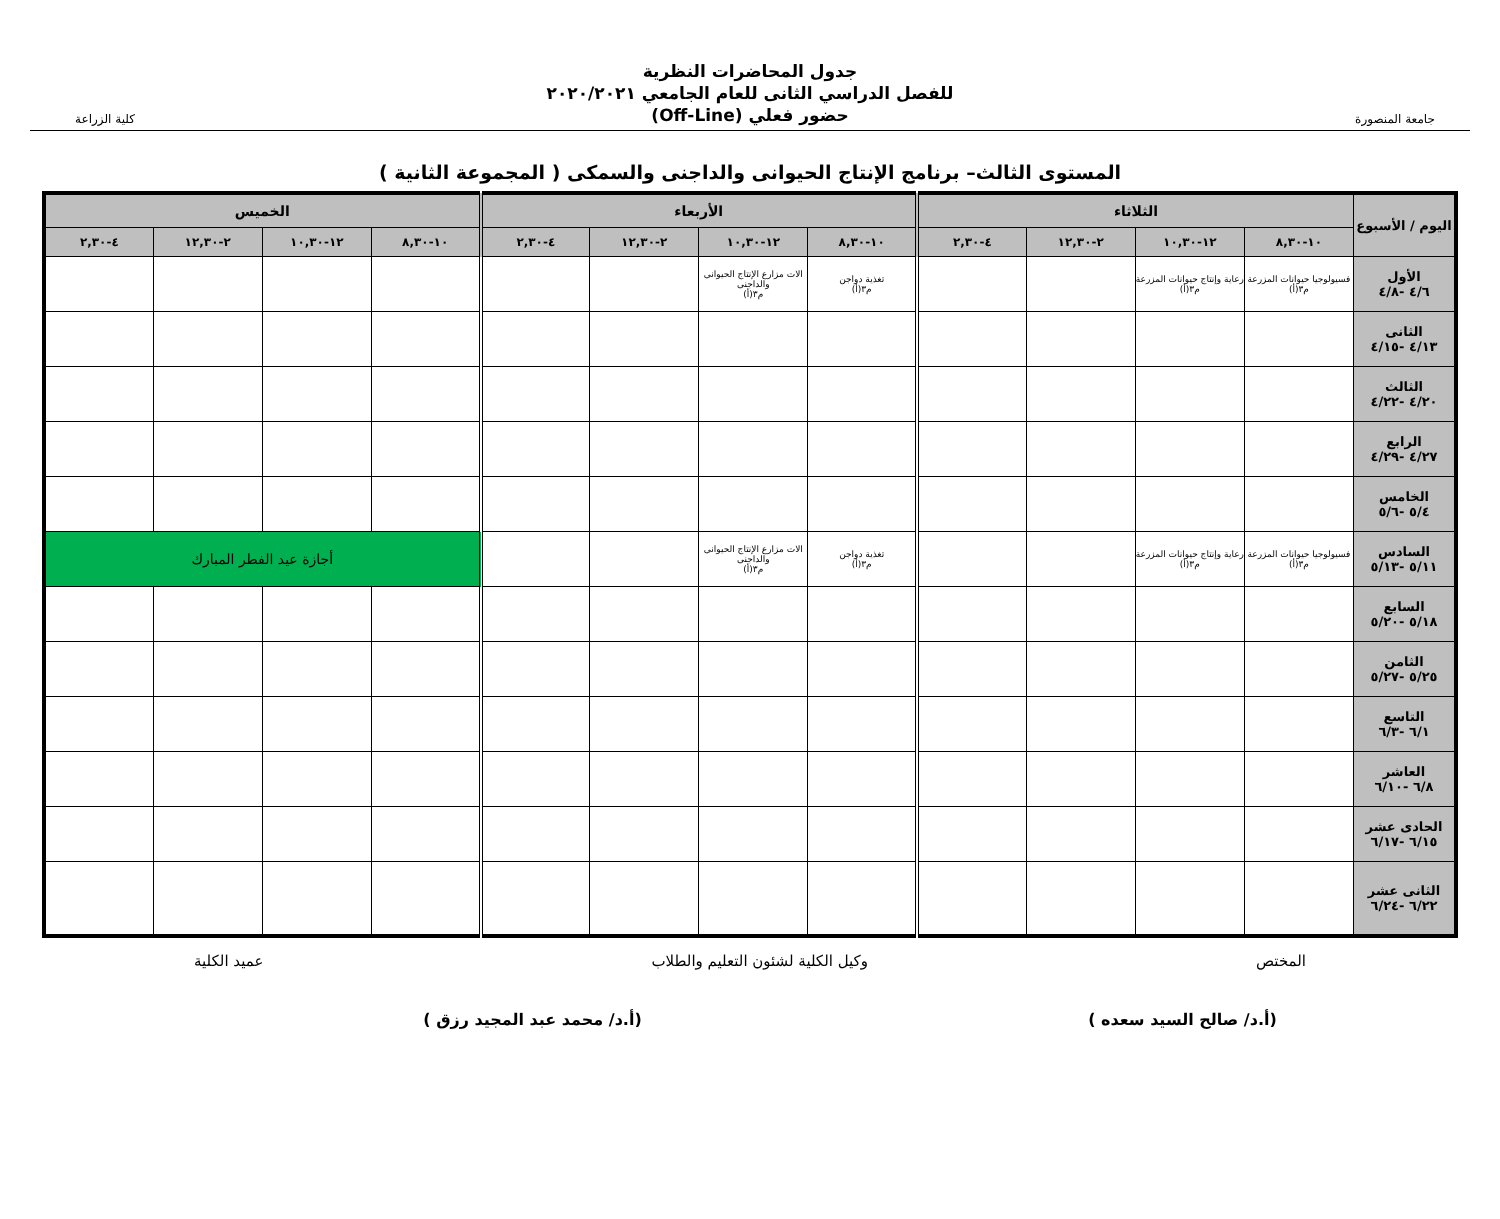جامعة المنصورة
جدول المحاضرات النظرية
للفصل الدراسي الثانى للعام الجامعي ٢٠٢٠/٢٠٢١
حضور فعلي (Off-Line)
كلية الزراعة
المستوى الثالث– برنامج الإنتاج الحيوانى والداجنى والسمكى ( المجموعة الثانية )
| اليوم / الأسبوع | الثلاثاء | | | | الأربعاء | | | | الخميس | | | |
| --- | --- | --- | --- | --- | --- | --- | --- | --- | --- | --- | --- | --- |
| | ١٠-٨,٣٠ | ١٢-١٠,٣٠ | ٢-١٢,٣٠ | ٤-٢,٣٠ | ١٠-٨,٣٠ | ١٢-١٠,٣٠ | ٢-١٢,٣٠ | ٤-٢,٣٠ | ١٠-٨,٣٠ | ١٢-١٠,٣٠ | ٢-١٢,٣٠ | ٤-٢,٣٠ |
| الأول ٤/٦ -٤/٨ | فسيولوجيا حيوانات المزرعة م٣(أ) | رعاية وإنتاج حيوانات المزرعة م٣(أ) | | | تغذية دواجن م٣(أ) | الات مزارع الإنتاج الحيوانى والداجنى م٣(أ) | | | | | | |
| الثانى ٤/١٣ -٤/١٥ | | | | | | | | | | | | |
| الثالث ٤/٢٠ -٤/٢٢ | | | | | | | | | | | | |
| الرابع ٤/٢٧ -٤/٢٩ | | | | | | | | | | | | |
| الخامس ٥/٤ -٥/٦ | | | | | | | | | | | | |
| السادس ٥/١١ -٥/١٣ | فسيولوجيا حيوانات المزرعة م٣(أ) | رعاية وإنتاج حيوانات المزرعة م٣(أ) | | | تغذية دواجن م٣(أ) | الات مزارع الإنتاج الحيوانى والداجنى م٣(أ) | | | أجازة عيد الفطر المبارك | | | |
| السابع ٥/١٨ -٥/٢٠ | | | | | | | | | | | | |
| الثامن ٥/٢٥ -٥/٢٧ | | | | | | | | | | | | |
| التاسع ٦/١ -٦/٣ | | | | | | | | | | | | |
| العاشر ٦/٨ -٦/١٠ | | | | | | | | | | | | |
| الحادى عشر ٦/١٥ -٦/١٧ | | | | | | | | | | | | |
| الثانى عشر ٦/٢٢ -٦/٢٤ | | | | | | | | | | | | |
المختص وكيل الكلية لشئون التعليم والطلاب عميد الكلية
(أ.د/ صالح السيد سعده ) (أ.د/ محمد عبد المجيد رزق )